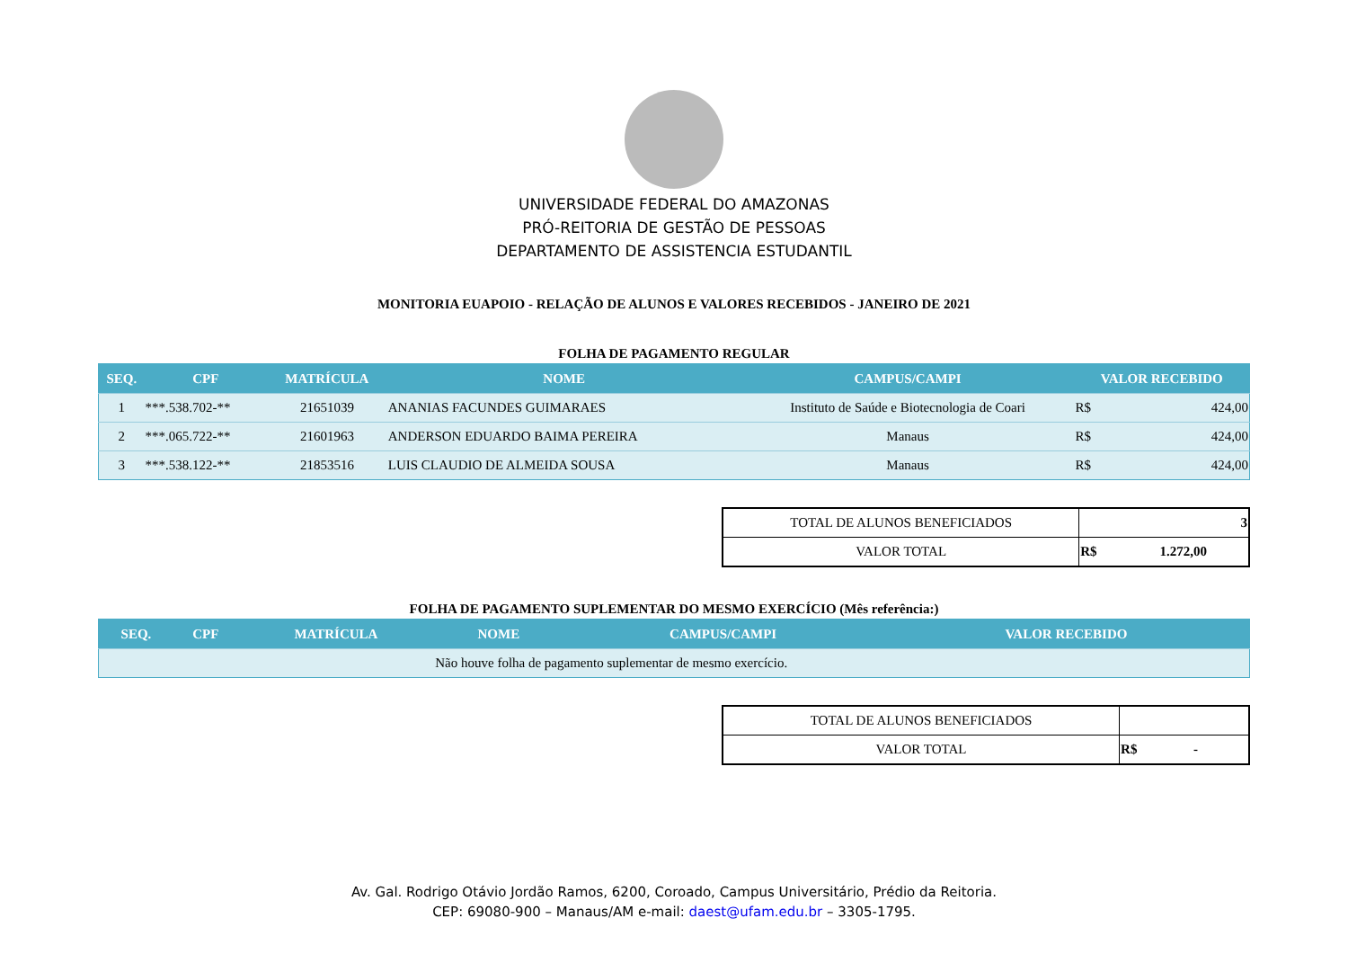UNIVERSIDADE FEDERAL DO AMAZONAS
PRÓ-REITORIA DE GESTÃO DE PESSOAS
DEPARTAMENTO DE ASSISTENCIA ESTUDANTIL
MONITORIA EUAPOIO - RELAÇÃO DE ALUNOS E VALORES RECEBIDOS - JANEIRO DE 2021
FOLHA DE PAGAMENTO REGULAR
| SEQ. | CPF | MATRÍCULA | NOME | CAMPUS/CAMPI | VALOR RECEBIDO | |
| --- | --- | --- | --- | --- | --- | --- |
| 1 | ***.538.702-** | 21651039 | ANANIAS FACUNDES GUIMARAES | Instituto de Saúde e Biotecnologia de Coari | R$ | 424,00 |
| 2 | ***.065.722-** | 21601963 | ANDERSON EDUARDO BAIMA PEREIRA | Manaus | R$ | 424,00 |
| 3 | ***.538.122-** | 21853516 | LUIS CLAUDIO DE ALMEIDA SOUSA | Manaus | R$ | 424,00 |
| TOTAL DE ALUNOS BENEFICIADOS | 3 |
| VALOR TOTAL | R$ 1.272,00 |
FOLHA DE PAGAMENTO SUPLEMENTAR DO MESMO EXERCÍCIO (Mês referência:)
| SEQ. | CPF | MATRÍCULA | NOME | CAMPUS/CAMPI | VALOR RECEBIDO |
| --- | --- | --- | --- | --- | --- |
| | | | Não houve folha de pagamento suplementar de mesmo exercício. | | |
| TOTAL DE ALUNOS BENEFICIADOS | |
| VALOR TOTAL | R$ - |
Av. Gal. Rodrigo Otávio Jordão Ramos, 6200, Coroado, Campus Universitário, Prédio da Reitoria.
CEP: 69080-900 – Manaus/AM e-mail: daest@ufam.edu.br – 3305-1795.